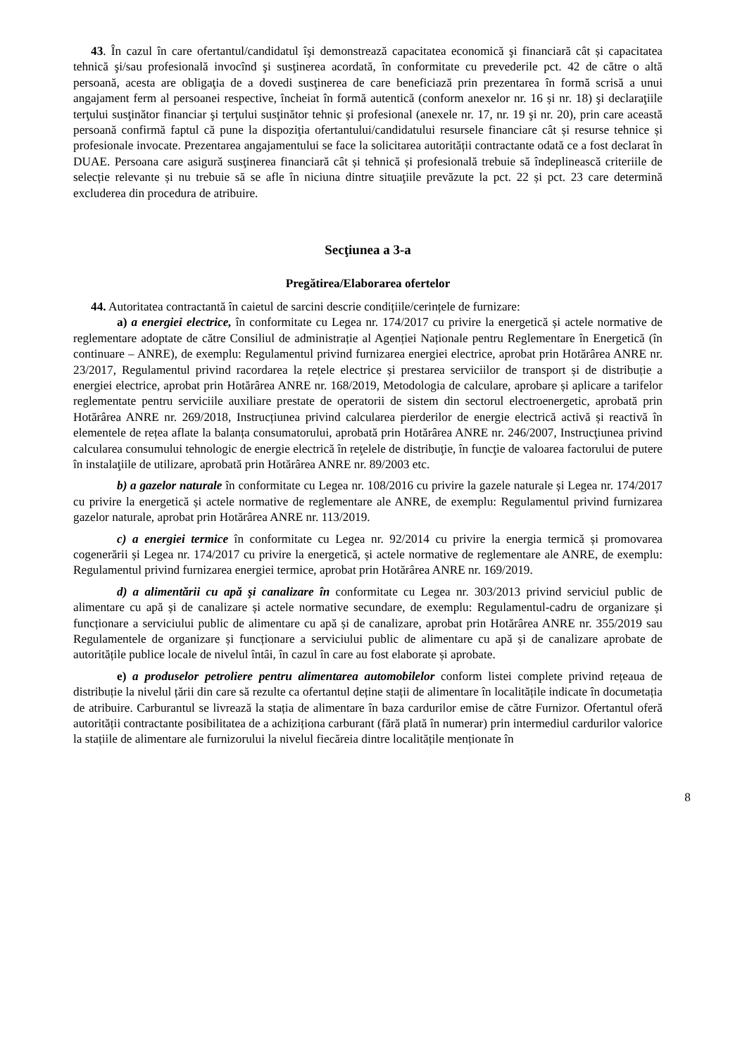43. În cazul în care ofertantul/candidatul îşi demonstrează capacitatea economică şi financiară cât și capacitatea tehnică şi/sau profesională invocînd şi susţinerea acordată, în conformitate cu prevederile pct. 42 de către o altă persoană, acesta are obligaţia de a dovedi susţinerea de care beneficiază prin prezentarea în formă scrisă a unui angajament ferm al persoanei respective, încheiat în formă autentică (conform anexelor nr. 16 și nr. 18) şi declaraţiile terţului susţinător financiar şi terţului susţinător tehnic și profesional (anexele nr. 17, nr. 19 şi nr. 20), prin care această persoană confirmă faptul că pune la dispoziţia ofertantului/candidatului resursele financiare cât și resurse tehnice și profesionale invocate. Prezentarea angajamentului se face la solicitarea autorității contractante odată ce a fost declarat în DUAE. Persoana care asigură susţinerea financiară cât și tehnică și profesională trebuie să îndeplinească criteriile de selecție relevante și nu trebuie să se afle în niciuna dintre situaţiile prevăzute la pct. 22 și pct. 23 care determină excluderea din procedura de atribuire.
Secţiunea a 3-a
Pregătirea/Elaborarea ofertelor
44. Autoritatea contractantă în caietul de sarcini descrie condițiile/cerințele de furnizare:
a) a energiei electrice, în conformitate cu Legea nr. 174/2017 cu privire la energetică și actele normative de reglementare adoptate de către Consiliul de administrație al Agenției Naționale pentru Reglementare în Energetică (în continuare – ANRE), de exemplu: Regulamentul privind furnizarea energiei electrice, aprobat prin Hotărârea ANRE nr. 23/2017, Regulamentul privind racordarea la rețele electrice și prestarea serviciilor de transport și de distribuție a energiei electrice, aprobat prin Hotărârea ANRE nr. 168/2019, Metodologia de calculare, aprobare și aplicare a tarifelor reglementate pentru serviciile auxiliare prestate de operatorii de sistem din sectorul electroenergetic, aprobată prin Hotărârea ANRE nr. 269/2018, Instrucțiunea privind calcularea pierderilor de energie electrică activă și reactivă în elementele de rețea aflate la balanța consumatorului, aprobată prin Hotărârea ANRE nr. 246/2007, Instrucţiunea privind calcularea consumului tehnologic de energie electrică în reţelele de distribuţie, în funcţie de valoarea factorului de putere în instalaţiile de utilizare, aprobată prin Hotărârea ANRE nr. 89/2003 etc.
b) a gazelor naturale în conformitate cu Legea nr. 108/2016 cu privire la gazele naturale și Legea nr. 174/2017 cu privire la energetică și actele normative de reglementare ale ANRE, de exemplu: Regulamentul privind furnizarea gazelor naturale, aprobat prin Hotărârea ANRE nr. 113/2019.
c) a energiei termice în conformitate cu Legea nr. 92/2014 cu privire la energia termică și promovarea cogenerării și Legea nr. 174/2017 cu privire la energetică, și actele normative de reglementare ale ANRE, de exemplu: Regulamentul privind furnizarea energiei termice, aprobat prin Hotărârea ANRE nr. 169/2019.
d) a alimentării cu apă şi canalizare în conformitate cu Legea nr. 303/2013 privind serviciul public de alimentare cu apă și de canalizare și actele normative secundare, de exemplu: Regulamentul-cadru de organizare și funcționare a serviciului public de alimentare cu apă și de canalizare, aprobat prin Hotărârea ANRE nr. 355/2019 sau Regulamentele de organizare și funcționare a serviciului public de alimentare cu apă și de canalizare aprobate de autoritățile publice locale de nivelul întâi, în cazul în care au fost elaborate și aprobate.
e) a produselor petroliere pentru alimentarea automobilelor conform listei complete privind rețeaua de distribuție la nivelul țării din care să rezulte ca ofertantul deține stații de alimentare în localitățile indicate în documetația de atribuire. Carburantul se livrează la stația de alimentare în baza cardurilor emise de către Furnizor. Ofertantul oferă autorității contractante posibilitatea de a achiziționa carburant (fără plată în numerar) prin intermediul cardurilor valorice la stațiile de alimentare ale furnizorului la nivelul fiecăreia dintre localitățile menționate în
8